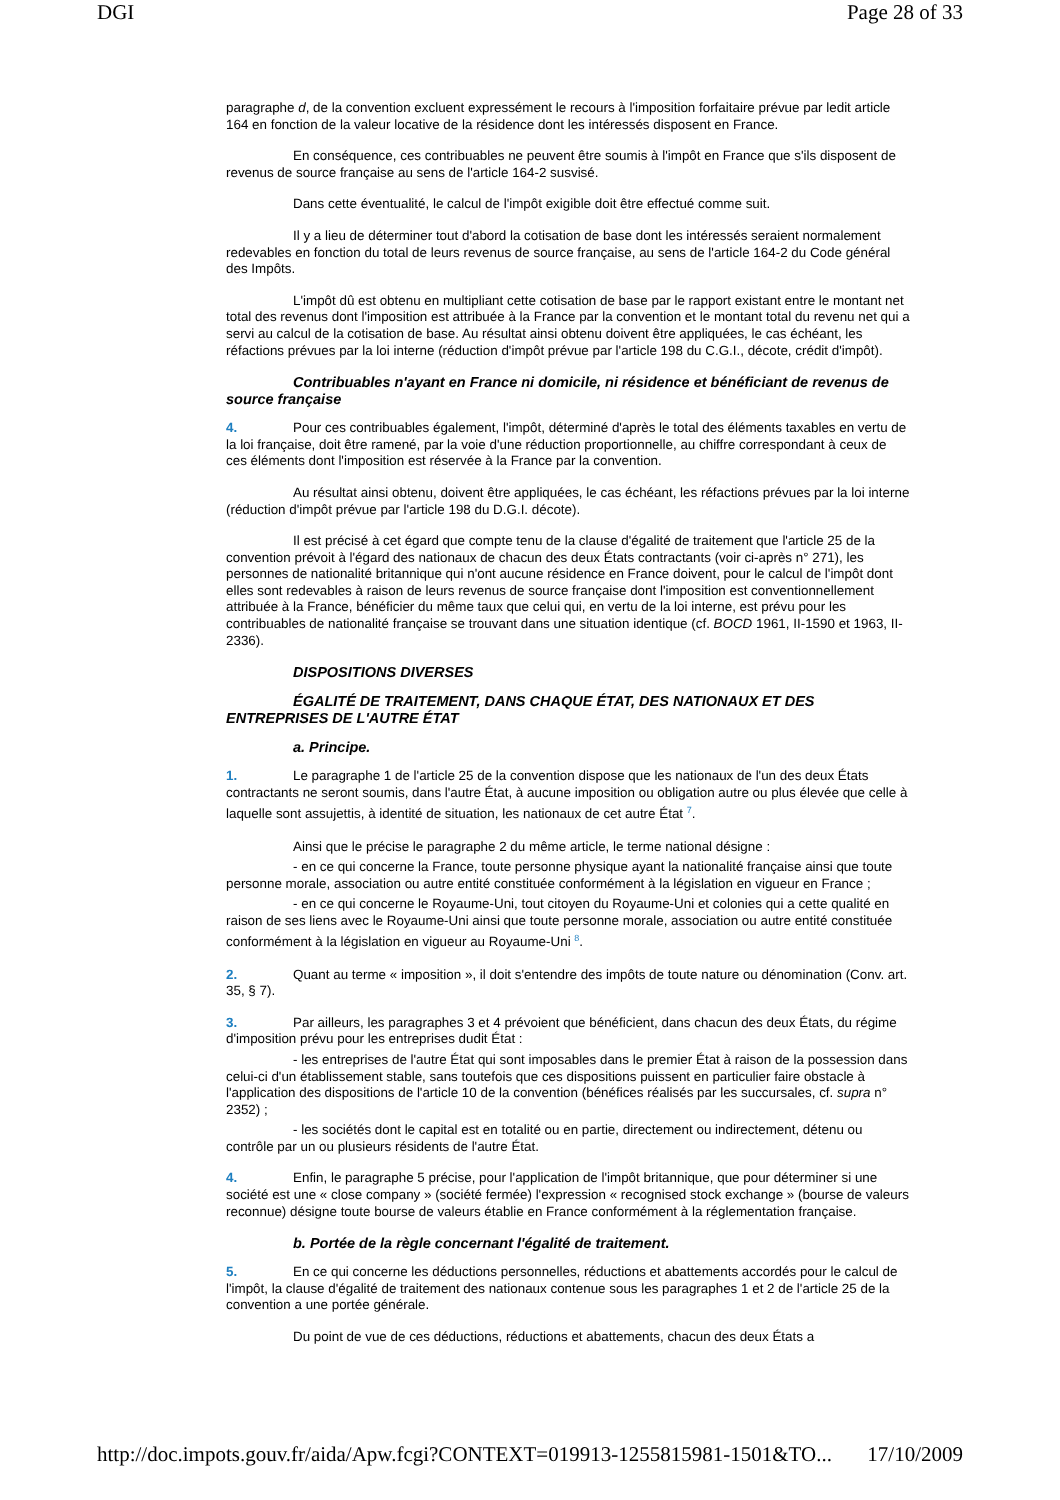DGI Page 28 of 33
paragraphe d, de la convention excluent expressément le recours à l'imposition forfaitaire prévue par ledit article 164 en fonction de la valeur locative de la résidence dont les intéressés disposent en France.
En conséquence, ces contribuables ne peuvent être soumis à l'impôt en France que s'ils disposent de revenus de source française au sens de l'article 164-2 susvisé.
Dans cette éventualité, le calcul de l'impôt exigible doit être effectué comme suit.
Il y a lieu de déterminer tout d'abord la cotisation de base dont les intéressés seraient normalement redevables en fonction du total de leurs revenus de source française, au sens de l'article 164-2 du Code général des Impôts.
L'impôt dû est obtenu en multipliant cette cotisation de base par le rapport existant entre le montant net total des revenus dont l'imposition est attribuée à la France par la convention et le montant total du revenu net qui a servi au calcul de la cotisation de base. Au résultat ainsi obtenu doivent être appliquées, le cas échéant, les réfactions prévues par la loi interne (réduction d'impôt prévue par l'article 198 du C.G.I., décote, crédit d'impôt).
Contribuables n'ayant en France ni domicile, ni résidence et bénéficiant de revenus de source française
4. Pour ces contribuables également, l'impôt, déterminé d'après le total des éléments taxables en vertu de la loi française, doit être ramené, par la voie d'une réduction proportionnelle, au chiffre correspondant à ceux de ces éléments dont l'imposition est réservée à la France par la convention.
Au résultat ainsi obtenu, doivent être appliquées, le cas échéant, les réfactions prévues par la loi interne (réduction d'impôt prévue par l'article 198 du D.G.I. décote).
Il est précisé à cet égard que compte tenu de la clause d'égalité de traitement que l'article 25 de la convention prévoit à l'égard des nationaux de chacun des deux États contractants (voir ci-après n° 271), les personnes de nationalité britannique qui n'ont aucune résidence en France doivent, pour le calcul de l'impôt dont elles sont redevables à raison de leurs revenus de source française dont l'imposition est conventionnellement attribuée à la France, bénéficier du même taux que celui qui, en vertu de la loi interne, est prévu pour les contribuables de nationalité française se trouvant dans une situation identique (cf. BOCD 1961, II-1590 et 1963, II-2336).
DISPOSITIONS DIVERSES
ÉGALITÉ DE TRAITEMENT, DANS CHAQUE ÉTAT, DES NATIONAUX ET DES ENTREPRISES DE L'AUTRE ÉTAT
a. Principe.
1. Le paragraphe 1 de l'article 25 de la convention dispose que les nationaux de l'un des deux États contractants ne seront soumis, dans l'autre État, à aucune imposition ou obligation autre ou plus élevée que celle à laquelle sont assujettis, à identité de situation, les nationaux de cet autre État <sup>7</sup>.
Ainsi que le précise le paragraphe 2 du même article, le terme national désigne :
- en ce qui concerne la France, toute personne physique ayant la nationalité française ainsi que toute personne morale, association ou autre entité constituée conformément à la législation en vigueur en France ;
- en ce qui concerne le Royaume-Uni, tout citoyen du Royaume-Uni et colonies qui a cette qualité en raison de ses liens avec le Royaume-Uni ainsi que toute personne morale, association ou autre entité constituée conformément à la législation en vigueur au Royaume-Uni <sup>8</sup>.
2. Quant au terme « imposition », il doit s'entendre des impôts de toute nature ou dénomination (Conv. art. 35, § 7).
3. Par ailleurs, les paragraphes 3 et 4 prévoient que bénéficient, dans chacun des deux États, du régime d'imposition prévu pour les entreprises dudit État :
- les entreprises de l'autre État qui sont imposables dans le premier État à raison de la possession dans celui-ci d'un établissement stable, sans toutefois que ces dispositions puissent en particulier faire obstacle à l'application des dispositions de l'article 10 de la convention (bénéfices réalisés par les succursales, cf. supra n° 2352) ;
- les sociétés dont le capital est en totalité ou en partie, directement ou indirectement, détenu ou contrôle par un ou plusieurs résidents de l'autre État.
4. Enfin, le paragraphe 5 précise, pour l'application de l'impôt britannique, que pour déterminer si une société est une « close company » (société fermée) l'expression « recognised stock exchange » (bourse de valeurs reconnue) désigne toute bourse de valeurs établie en France conformément à la réglementation française.
b. Portée de la règle concernant l'égalité de traitement.
5. En ce qui concerne les déductions personnelles, réductions et abattements accordés pour le calcul de l'impôt, la clause d'égalité de traitement des nationaux contenue sous les paragraphes 1 et 2 de l'article 25 de la convention a une portée générale.
Du point de vue de ces déductions, réductions et abattements, chacun des deux États a
http://doc.impots.gouv.fr/aida/Apw.fcgi?CONTEXT=019913-1255815981-1501&TO... 17/10/2009